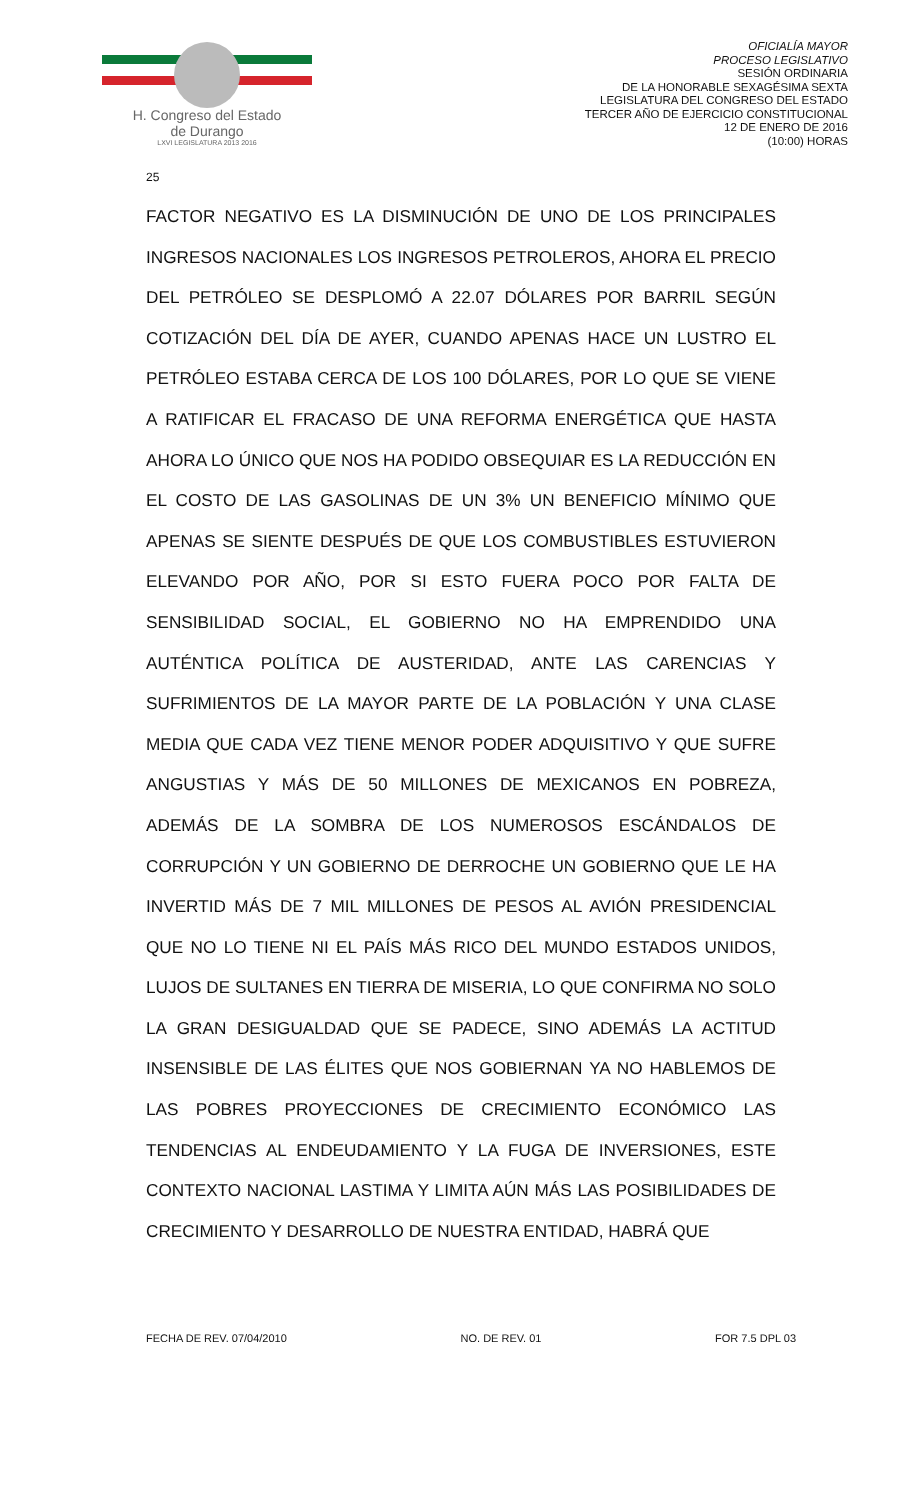H. Congreso del Estado
de Durango
LXVI LEGISLATURA 2013 2016
OFICIALÍA MAYOR
PROCESO LEGISLATIVO
SESIÓN ORDINARIA
DE LA HONORABLE SEXAGÉSIMA SEXTA
LEGISLATURA DEL CONGRESO DEL ESTADO
TERCER AÑO DE EJERCICIO CONSTITUCIONAL
12 DE ENERO DE 2016
(10:00) HORAS
25
FACTOR NEGATIVO ES LA DISMINUCIÓN DE UNO DE LOS PRINCIPALES INGRESOS NACIONALES LOS INGRESOS PETROLEROS, AHORA EL PRECIO DEL PETRÓLEO SE DESPLOMÓ A 22.07 DÓLARES POR BARRIL SEGÚN COTIZACIÓN DEL DÍA DE AYER, CUANDO APENAS HACE UN LUSTRO EL PETRÓLEO ESTABA CERCA DE LOS 100 DÓLARES, POR LO QUE SE VIENE A RATIFICAR EL FRACASO DE UNA REFORMA ENERGÉTICA QUE HASTA AHORA LO ÚNICO QUE NOS HA PODIDO OBSEQUIAR ES LA REDUCCIÓN EN EL COSTO DE LAS GASOLINAS DE UN 3% UN BENEFICIO MÍNIMO QUE APENAS SE SIENTE DESPUÉS DE QUE LOS COMBUSTIBLES ESTUVIERON ELEVANDO POR AÑO, POR SI ESTO FUERA POCO POR FALTA DE SENSIBILIDAD SOCIAL, EL GOBIERNO NO HA EMPRENDIDO UNA AUTÉNTICA POLÍTICA DE AUSTERIDAD, ANTE LAS CARENCIAS Y SUFRIMIENTOS DE LA MAYOR PARTE DE LA POBLACIÓN Y UNA CLASE MEDIA QUE CADA VEZ TIENE MENOR PODER ADQUISITIVO Y QUE SUFRE ANGUSTIAS Y MÁS DE 50 MILLONES DE MEXICANOS EN POBREZA, ADEMÁS DE LA SOMBRA DE LOS NUMEROSOS ESCÁNDALOS DE CORRUPCIÓN Y UN GOBIERNO DE DERROCHE UN GOBIERNO QUE LE HA INVERTID MÁS DE 7 MIL MILLONES DE PESOS AL AVIÓN PRESIDENCIAL QUE NO LO TIENE NI EL PAÍS MÁS RICO DEL MUNDO ESTADOS UNIDOS, LUJOS DE SULTANES EN TIERRA DE MISERIA, LO QUE CONFIRMA NO SOLO LA GRAN DESIGUALDAD QUE SE PADECE, SINO ADEMÁS LA ACTITUD INSENSIBLE DE LAS ÉLITES QUE NOS GOBIERNAN YA NO HABLEMOS DE LAS POBRES PROYECCIONES DE CRECIMIENTO ECONÓMICO LAS TENDENCIAS AL ENDEUDAMIENTO Y LA FUGA DE INVERSIONES, ESTE CONTEXTO NACIONAL LASTIMA Y LIMITA AÚN MÁS LAS POSIBILIDADES DE CRECIMIENTO Y DESARROLLO DE NUESTRA ENTIDAD, HABRÁ QUE
FECHA DE REV. 07/04/2010 NO. DE REV. 01 FOR 7.5 DPL 03